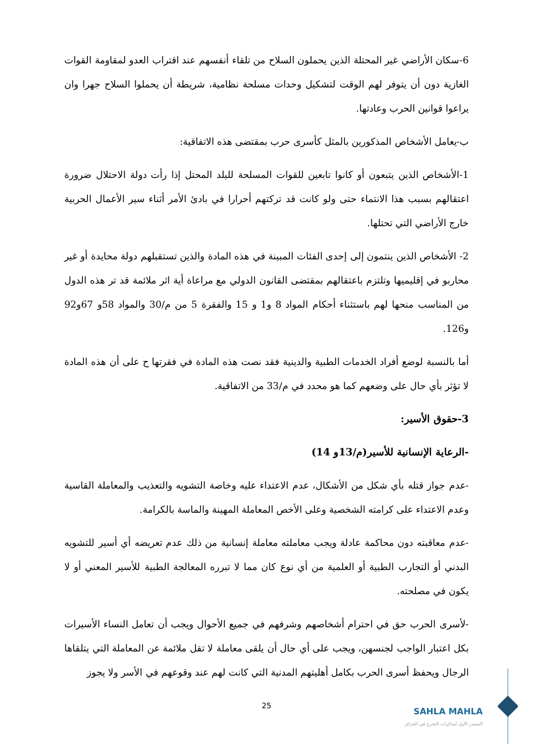6-سكان الأراضي غير المحتلة الذين يحملون السلاح من تلقاء أنفسهم عند اقتراب العدو لمقاومة القوات الغازية دون أن يتوفر لهم الوقت لتشكيل وحدات مسلحة نظامية، شريطة أن يحملوا السلاح جهرا وان يراعوا قوانين الحرب وعادتها.
ب-يعامل الأشخاص المذكورين بالمثل كأسرى حرب بمقتضى هذه الاتفاقية:
1-الأشخاص الذين يتبعون أو كانوا تابعين للقوات المسلحة للبلد المحتل إذا رأت دولة الاحتلال ضرورة اعتقالهم بسبب هذا الانتماء حتى ولو كانت قد تركتهم أحرارا في بادئ الأمر أثناء سير الأعمال الحربية خارج الأراضي التي تحتلها.
2- الأشخاص الذين ينتمون إلى إحدى الفئات المبينة في هذه المادة والذين تستقبلهم دولة محايدة أو غير محاربو في إقليميها وتلتزم باعتقالهم بمقتضى القانون الدولي مع مراعاة أية اثر ملائمة قد تر هذه الدول من المناسب منحها لهم باستثناء أحكام المواد 8 و1 و 15 والفقرة 5 من م/30 والمواد 58و 67و92 و126.
أما بالنسبة لوضع أفراد الخدمات الطبية والدينية فقد نصت هذه المادة في فقرتها ح على أن هذه المادة لا تؤثر بأي حال على وضعهم كما هو محدد في م/33 من الاتفاقية.
3-حقوق الأسير:
-الرعاية الإنسانية للأسير(م/13و 14)
-عدم جواز قتله بأي شكل من الأشكال، عدم الاعتداء عليه وخاصة التشويه والتعذيب والمعاملة القاسية وعدم الاعتداء على كرامته الشخصية وعلى الأخص المعاملة المهينة والماسة بالكرامة.
-عدم معاقبته دون محاكمة عادلة ويجب معاملته معاملة إنسانية من ذلك عدم تعريضه أي أسير للتشويه البدني أو التجارب الطبية أو العلمية من أي نوع كان مما لا تبرره المعالجة الطبية للأسير المعني أو لا يكون في مصلحته.
-لأسرى الحرب حق في احترام أشخاصهم وشرفهم في جميع الأحوال ويجب أن تعامل النساء الأسيرات بكل اعتبار الواجب لجنسهن، ويجب على أي حال أن يلقى معاملة لا تقل ملائمة عن المعاملة التي يتلقاها الرجال ويحفظ أسرى الحرب بكامل أهليتهم المدنية التي كانت لهم عند وقوعهم في الأسر ولا يجوز
25
SAHLA MAHLA
المصدر الأول لمذكرات التخرج في الجزائر